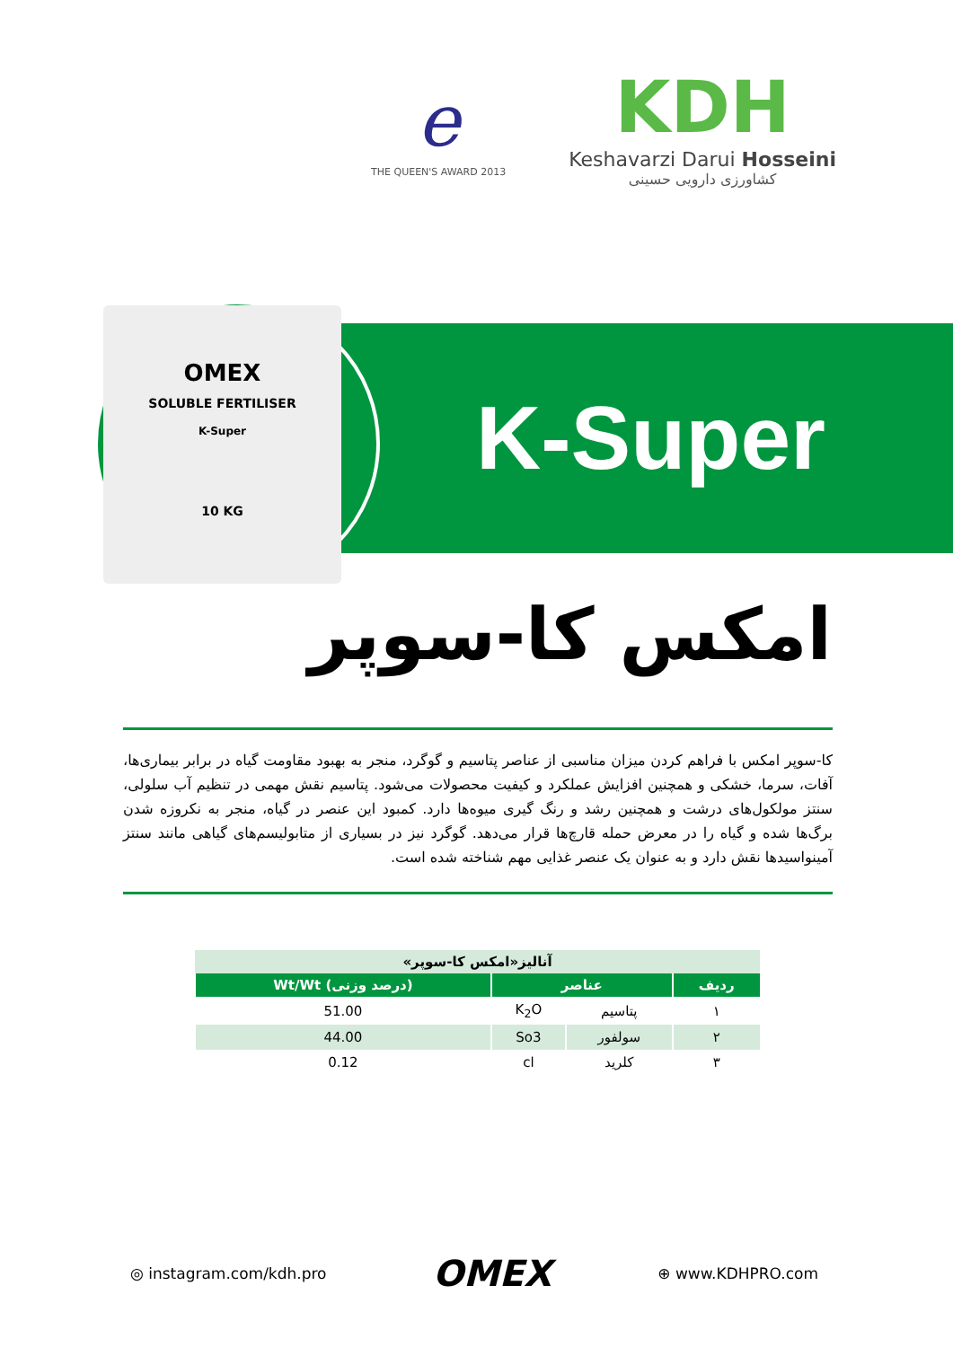e
THE QUEEN'S AWARD 2013
KDH
Keshavarzi Darui Hosseini
کشاورزی دارویی حسینی
OMEX
SOLUBLE FERTILISER
K-Super
10 KG
K-Super
امکس کا-سوپر
کا-سوپر امکس با فراهم کردن میزان مناسبی از عناصر پتاسیم و گوگرد، منجر به بهبود مقاومت گیاه در برابر بیماری‌ها، آفات، سرما، خشکی و همچنین افزایش عملکرد و کیفیت محصولات می‌شود. پتاسیم نقش مهمی در تنظیم آب سلولی، سنتز مولکول‌های درشت و همچنین رشد و رنگ گیری میوه‌ها دارد. کمبود این عنصر در گیاه، منجر به نکروزه شدن برگ‌ها شده و گیاه را در معرض حمله قارچ‌ها قرار می‌دهد. گوگرد نیز در بسیاری از متابولیسم‌های گیاهی مانند سنتز آمینواسیدها نقش دارد و به عنوان یک عنصر غذایی مهم شناخته شده است.
| آنالیز«امکس کا-سوپر» | | | |
| --- | --- | --- | --- |
| ردیف | عناصر | | (درصد وزنی) Wt/Wt |
| ۱ | پتاسیم | K<sub>2</sub>O | 51.00 |
| ۲ | سولفور | So3 | 44.00 |
| ۳ | کلرید | cl | 0.12 |
◎ instagram.com/kdh.pro OMEX ⊕ www.KDHPRO.com